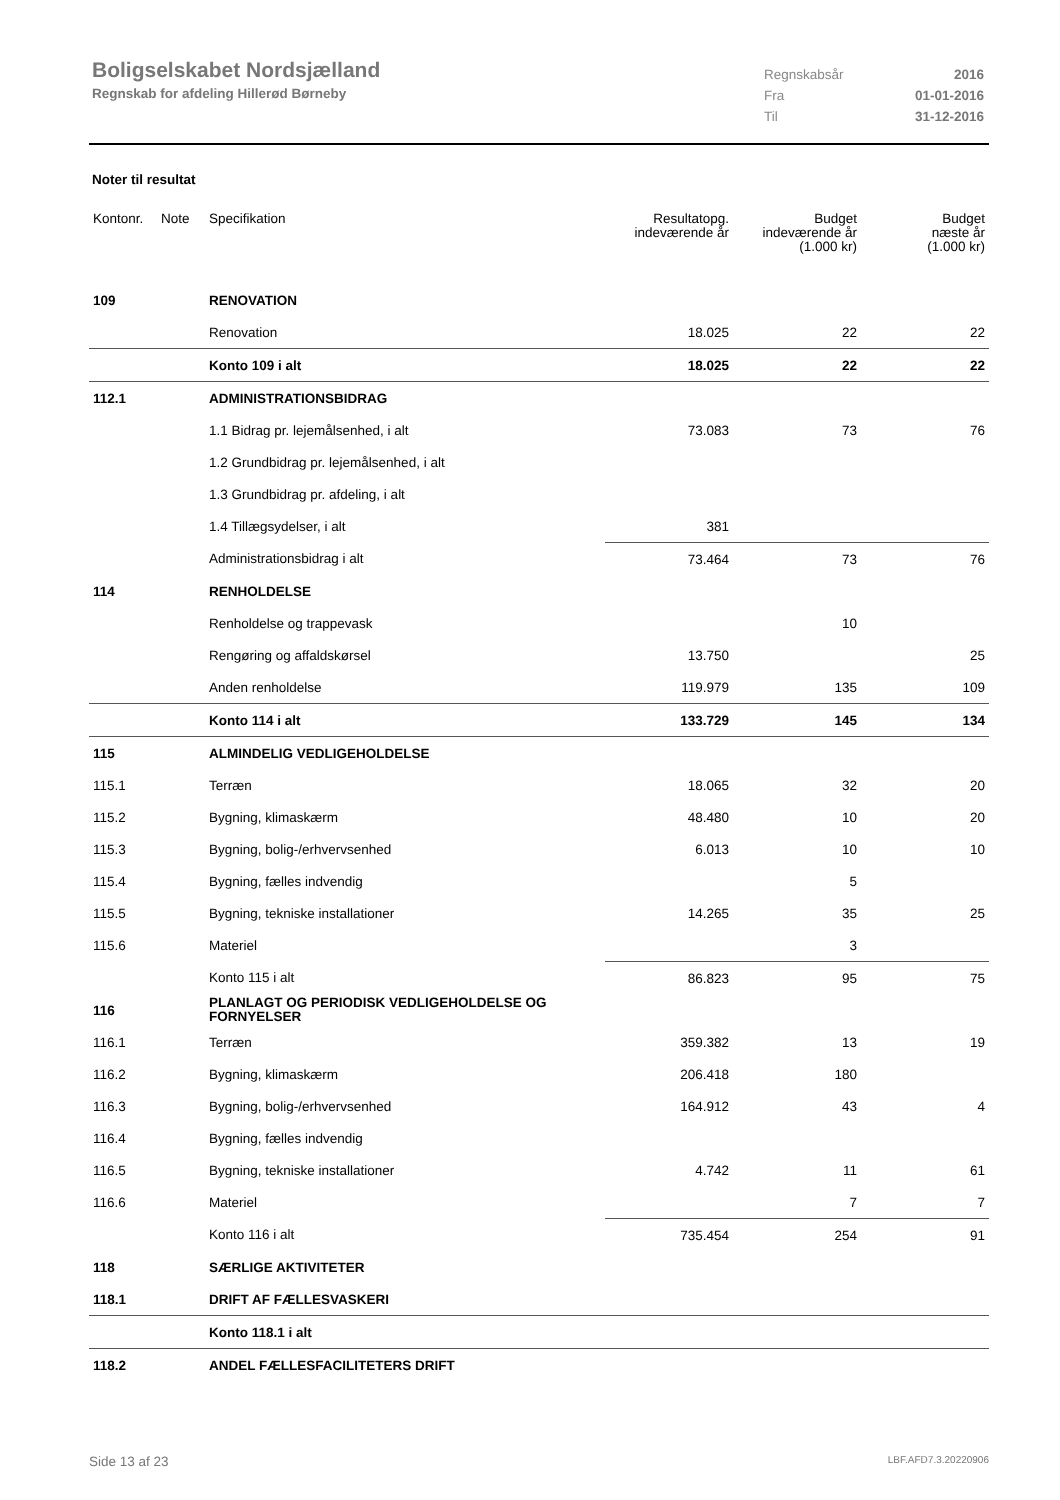Boligselskabet Nordsjælland
Regnskab for afdeling Hillerød Børneby
Regnskabsår 2016
Fra 01-01-2016
Til 31-12-2016
Noter til resultat
| Kontonr. | Note | Specifikation | Resultatopg. indeværende år | Budget indeværende år (1.000 kr) | Budget næste år (1.000 kr) |
| --- | --- | --- | --- | --- | --- |
| 109 | | RENOVATION | | | |
| | | Renovation | 18.025 | 22 | 22 |
| | | Konto 109 i alt | 18.025 | 22 | 22 |
| 112.1 | | ADMINISTRATIONSBIDRAG | | | |
| | | 1.1 Bidrag pr. lejemålsenhed, i alt | 73.083 | 73 | 76 |
| | | 1.2 Grundbidrag pr. lejemålsenhed, i alt | | | |
| | | 1.3 Grundbidrag pr. afdeling, i alt | | | |
| | | 1.4 Tillægsydelser, i alt | 381 | | |
| | | Administrationsbidrag i alt | 73.464 | 73 | 76 |
| 114 | | RENHOLDELSE | | | |
| | | Renholdelse og trappevask | | 10 | |
| | | Rengøring og affaldskørsel | 13.750 | | 25 |
| | | Anden renholdelse | 119.979 | 135 | 109 |
| | | Konto 114 i alt | 133.729 | 145 | 134 |
| 115 | | ALMINDELIG VEDLIGEHOLDELSE | | | |
| 115.1 | | Terræn | 18.065 | 32 | 20 |
| 115.2 | | Bygning, klimaskærm | 48.480 | 10 | 20 |
| 115.3 | | Bygning, bolig-/erhvervsenhed | 6.013 | 10 | 10 |
| 115.4 | | Bygning, fælles indvendig | | 5 | |
| 115.5 | | Bygning, tekniske installationer | 14.265 | 35 | 25 |
| 115.6 | | Materiel | | 3 | |
| | | Konto 115 i alt | 86.823 | 95 | 75 |
| 116 | | PLANLAGT OG PERIODISK VEDLIGEHOLDELSE OG FORNYELSER | | | |
| 116.1 | | Terræn | 359.382 | 13 | 19 |
| 116.2 | | Bygning, klimaskærm | 206.418 | 180 | |
| 116.3 | | Bygning, bolig-/erhvervsenhed | 164.912 | 43 | 4 |
| 116.4 | | Bygning, fælles indvendig | | | |
| 116.5 | | Bygning, tekniske installationer | 4.742 | 11 | 61 |
| 116.6 | | Materiel | | 7 | 7 |
| | | Konto 116 i alt | 735.454 | 254 | 91 |
| 118 | | SÆRLIGE AKTIVITETER | | | |
| 118.1 | | DRIFT AF FÆLLESVASKERI | | | |
| | | Konto 118.1 i alt | | | |
| 118.2 | | ANDEL FÆLLESFACILITETERS DRIFT | | | |
Side 13 af 23 LBF.AFD7.3.20220906